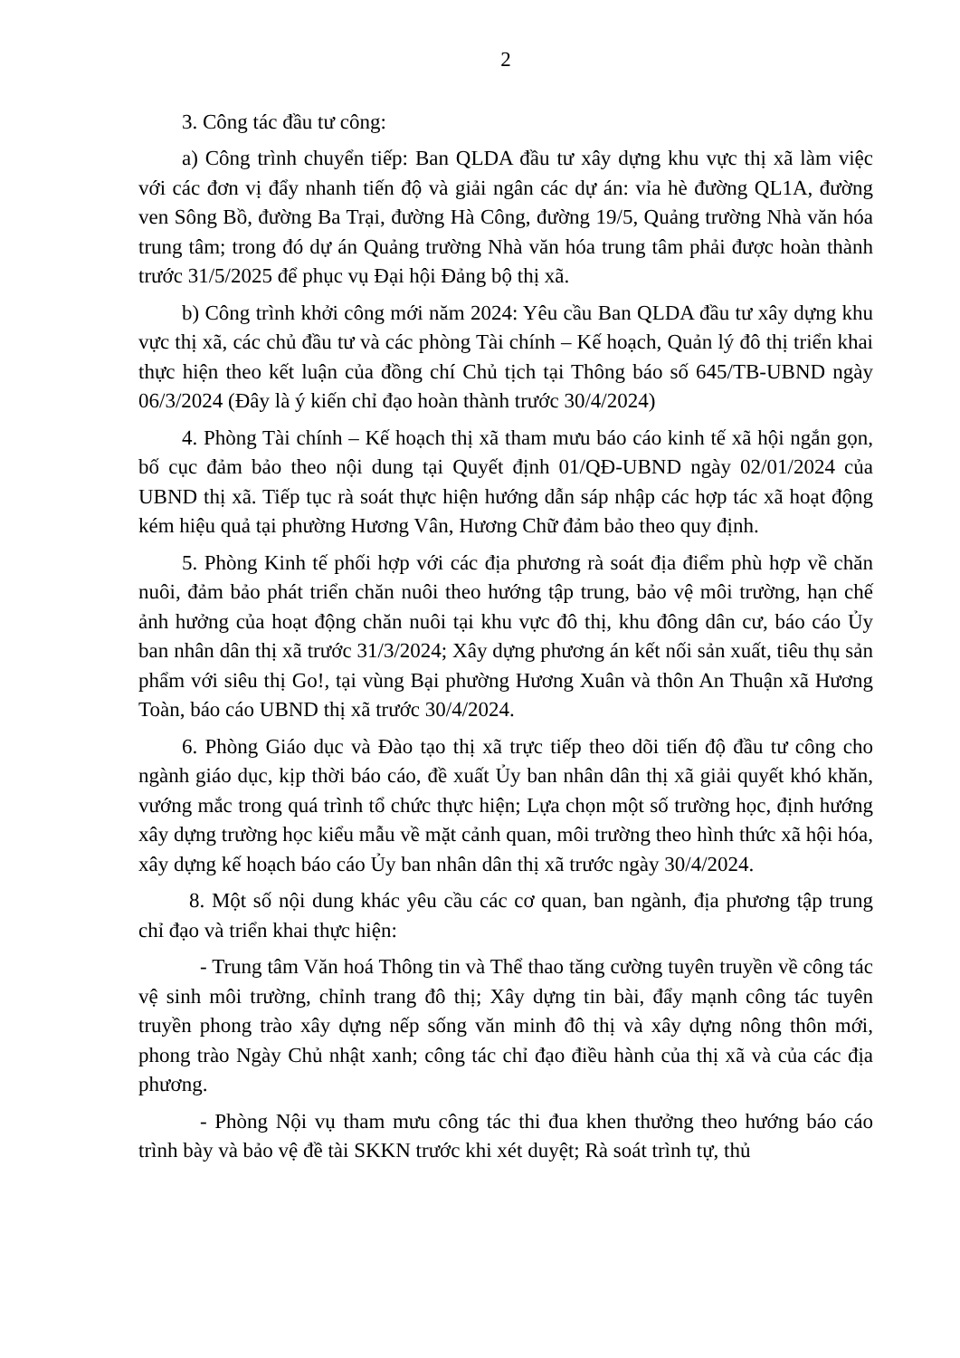2
3. Công tác đầu tư công:
a) Công trình chuyển tiếp: Ban QLDA đầu tư xây dựng khu vực thị xã làm việc với các đơn vị đẩy nhanh tiến độ và giải ngân các dự án: vỉa hè đường QL1A, đường ven Sông Bồ, đường Ba Trại, đường Hà Công, đường 19/5, Quảng trường Nhà văn hóa trung tâm; trong đó dự án Quảng trường Nhà văn hóa trung tâm phải được hoàn thành trước 31/5/2025 để phục vụ Đại hội Đảng bộ thị xã.
b) Công trình khởi công mới năm 2024: Yêu cầu Ban QLDA đầu tư xây dựng khu vực thị xã, các chủ đầu tư và các phòng Tài chính – Kế hoạch, Quản lý đô thị triển khai thực hiện theo kết luận của đồng chí Chủ tịch tại Thông báo số 645/TB-UBND ngày 06/3/2024 (Đây là ý kiến chỉ đạo hoàn thành trước 30/4/2024)
4. Phòng Tài chính – Kế hoạch thị xã tham mưu báo cáo kinh tế xã hội ngắn gọn, bố cục đảm bảo theo nội dung tại Quyết định 01/QĐ-UBND ngày 02/01/2024 của UBND thị xã. Tiếp tục rà soát thực hiện hướng dẫn sáp nhập các hợp tác xã hoạt động kém hiệu quả tại phường Hương Vân, Hương Chữ đảm bảo theo quy định.
5. Phòng Kinh tế phối hợp với các địa phương rà soát địa điểm phù hợp về chăn nuôi, đảm bảo phát triển chăn nuôi theo hướng tập trung, bảo vệ môi trường, hạn chế ảnh hưởng của hoạt động chăn nuôi tại khu vực đô thị, khu đông dân cư, báo cáo Ủy ban nhân dân thị xã trước 31/3/2024; Xây dựng phương án kết nối sản xuất, tiêu thụ sản phẩm với siêu thị Go!, tại vùng Bại phường Hương Xuân và thôn An Thuận xã Hương Toàn, báo cáo UBND thị xã trước 30/4/2024.
6. Phòng Giáo dục và Đào tạo thị xã trực tiếp theo dõi tiến độ đầu tư công cho ngành giáo dục, kịp thời báo cáo, đề xuất Ủy ban nhân dân thị xã giải quyết khó khăn, vướng mắc trong quá trình tổ chức thực hiện; Lựa chọn một số trường học, định hướng xây dựng trường học kiểu mẫu về mặt cảnh quan, môi trường theo hình thức xã hội hóa, xây dựng kế hoạch báo cáo Ủy ban nhân dân thị xã trước ngày 30/4/2024.
8. Một số nội dung khác yêu cầu các cơ quan, ban ngành, địa phương tập trung chỉ đạo và triển khai thực hiện:
- Trung tâm Văn hoá Thông tin và Thể thao tăng cường tuyên truyền về công tác vệ sinh môi trường, chỉnh trang đô thị; Xây dựng tin bài, đẩy mạnh công tác tuyên truyền phong trào xây dựng nếp sống văn minh đô thị và xây dựng nông thôn mới, phong trào Ngày Chủ nhật xanh; công tác chỉ đạo điều hành của thị xã và của các địa phương.
- Phòng Nội vụ tham mưu công tác thi đua khen thưởng theo hướng báo cáo trình bày và bảo vệ đề tài SKKN trước khi xét duyệt; Rà soát trình tự, thủ